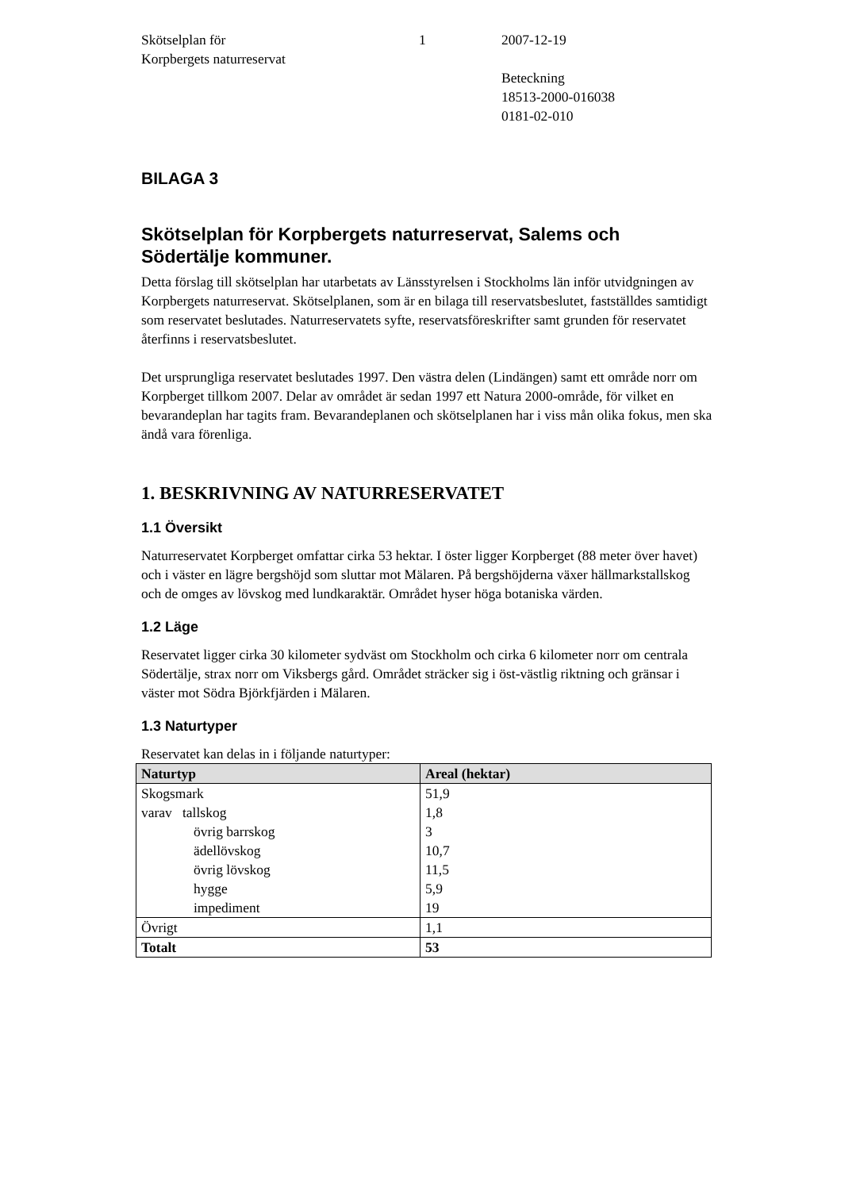Skötselplan för
Korpbergets naturreservat
1 2007-12-19
Beteckning
18513-2000-016038
0181-02-010
BILAGA 3
Skötselplan för Korpbergets naturreservat, Salems och Södertälje kommuner.
Detta förslag till skötselplan har utarbetats av Länsstyrelsen i Stockholms län inför utvidgningen av Korpbergets naturreservat. Skötselplanen, som är en bilaga till reservatsbeslutet, fastställdes samtidigt som reservatet beslutades. Naturreservatets syfte, reservatsföreskrifter samt grunden för reservatet återfinns i reservatsbeslutet.
Det ursprungliga reservatet beslutades 1997. Den västra delen (Lindängen) samt ett område norr om Korpberget tillkom 2007. Delar av området är sedan 1997 ett Natura 2000-område, för vilket en bevarandeplan har tagits fram. Bevarandeplanen och skötselplanen har i viss mån olika fokus, men ska ändå vara förenliga.
1. BESKRIVNING AV NATURRESERVATET
1.1 Översikt
Naturreservatet Korpberget omfattar cirka 53 hektar. I öster ligger Korpberget (88 meter över havet) och i väster en lägre bergshöjd som sluttar mot Mälaren. På bergshöjderna växer hällmarkstallskog och de omges av lövskog med lundkaraktär. Området hyser höga botaniska värden.
1.2 Läge
Reservatet ligger cirka 30 kilometer sydväst om Stockholm och cirka 6 kilometer norr om centrala Södertälje, strax norr om Viksbergs gård. Området sträcker sig i öst-västlig riktning och gränsar i väster mot Södra Björkfjärden i Mälaren.
1.3 Naturtyper
Reservatet kan delas in i följande naturtyper:
| Naturtyp | Areal (hektar) |
| --- | --- |
| Skogsmark | 51,9 |
| varav tallskog | 1,8 |
| övrig barrskog | 3 |
| ädellövskog | 10,7 |
| övrig lövskog | 11,5 |
| hygge | 5,9 |
| impediment | 19 |
| Övrigt | 1,1 |
| Totalt | 53 |